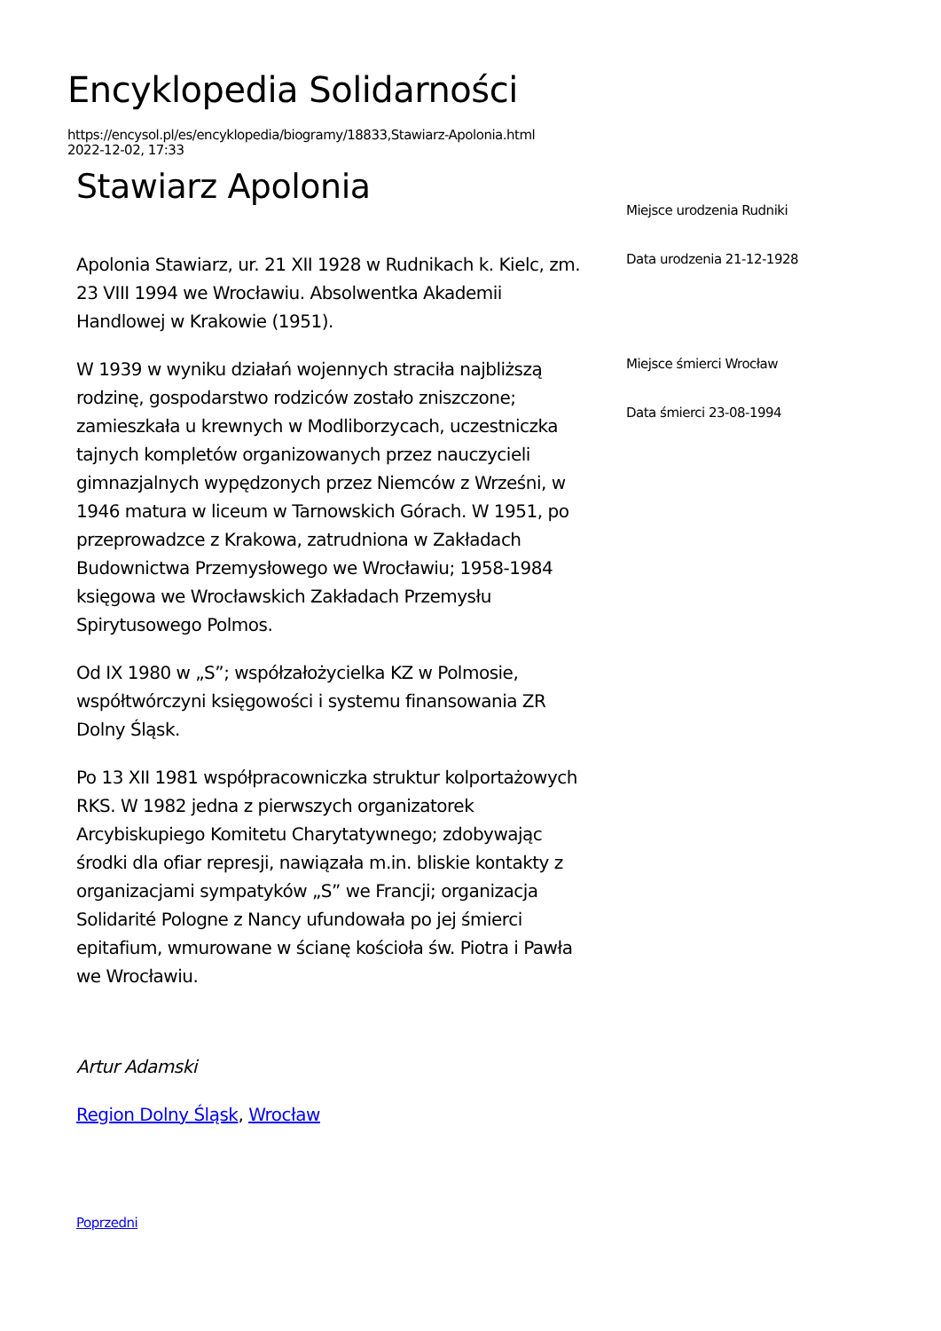Encyklopedia Solidarności
https://encysol.pl/es/encyklopedia/biogramy/18833,Stawiarz-Apolonia.html
2022-12-02, 17:33
Stawiarz Apolonia
Apolonia Stawiarz, ur. 21 XII 1928 w Rudnikach k. Kielc, zm. 23 VIII 1994 we Wrocławiu. Absolwentka Akademii Handlowej w Krakowie (1951).
W 1939 w wyniku działań wojennych straciła najbliższą rodzinę, gospodarstwo rodziców zostało zniszczone; zamieszkała u krewnych w Modliborzycach, uczestniczka tajnych kompletów organizowanych przez nauczycieli gimnazjalnych wypędzonych przez Niemców z Wrześni, w 1946 matura w liceum w Tarnowskich Górach. W 1951, po przeprowadzce z Krakowa, zatrudniona w Zakładach Budownictwa Przemysłowego we Wrocławiu; 1958-1984 księgowa we Wrocławskich Zakładach Przemysłu Spirytusowego Polmos.
Od IX 1980 w „S”; współzałożycielka KZ w Polmosie, współtwórczyni księgowości i systemu finansowania ZR Dolny Śląsk.
Po 13 XII 1981 współpracowniczka struktur kolportażowych RKS. W 1982 jedna z pierwszych organizatorek Arcybiskupiego Komitetu Charytatywnego; zdobywając środki dla ofiar represji, nawiązała m.in. bliskie kontakty z organizacjami sympatyków „S” we Francji; organizacja Solidarité Pologne z Nancy ufundowała po jej śmierci epitafium, wmurowane w ścianę kościoła św. Piotra i Pawła we Wrocławiu.
Artur Adamski
Region Dolny Śląsk, Wrocław
Poprzedni
Miejsce urodzenia Rudniki
Data urodzenia 21-12-1928
Miejsce śmierci Wrocław
Data śmierci 23-08-1994